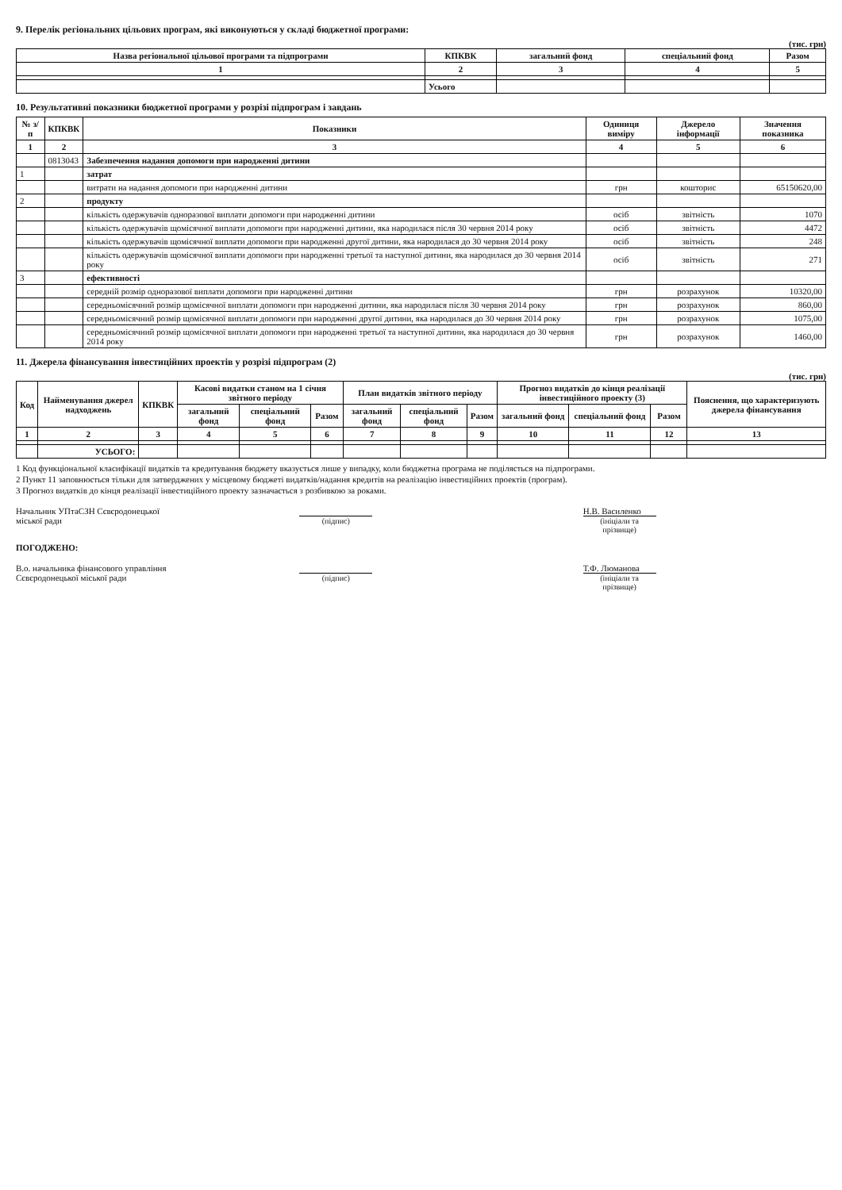9. Перелік регіональних цільових програм, які виконуються у складі бюджетної програми:
(тис. грн)
| Назва регіональної цільової програми та підпрограми | КПКВК | загальний фонд | спеціальний фонд | Разом |
| --- | --- | --- | --- | --- |
| 1 | 2 | 3 | 4 | 5 |
| | Усього | | | |
10. Результативні показники бюджетної програми у розрізі підпрограм і завдань
| № з/п | КПКВК | Показники | Одиниця виміру | Джерело інформації | Значення показника |
| --- | --- | --- | --- | --- | --- |
| 1 | 2 | 3 | 4 | 5 | 6 |
| | 0813043 | Забезпечення надання допомоги при народженні дитини | | | |
| 1 | | затрат | | | |
| | | витрати на надання допомоги при народженні дитини | грн | кошторис | 65150620,00 |
| 2 | | продукту | | | |
| | | кількість одержувачів одноразової виплати допомоги при народженні дитини | осіб | звітність | 1070 |
| | | кількість одержувачів щомісячної виплати допомоги при народженні дитини, яка народилася після 30 червня 2014 року | осіб | звітність | 4472 |
| | | кількість одержувачів щомісячної виплати допомоги при народженні другої дитини, яка народилася до 30 червня 2014 року | осіб | звітність | 248 |
| | | кількість одержувачів щомісячної виплати допомоги при народженні третьої та наступної дитини, яка народилася до 30 червня 2014 року | осіб | звітність | 271 |
| 3 | | ефективності | | | |
| | | середній розмір одноразової виплати допомоги при народженні дитини | грн | розрахунок | 10320,00 |
| | | середньомісячний розмір щомісячної виплати допомоги при народженні дитини, яка народилася після 30 червня 2014 року | грн | розрахунок | 860,00 |
| | | середньомісячний розмір щомісячної виплати допомоги при народженні другої дитини, яка народилася до 30 червня 2014 року | грн | розрахунок | 1075,00 |
| | | середньомісячний розмір щомісячної виплати допомоги при народженні третьої та наступної дитини, яка народилася до 30 червня 2014 року | грн | розрахунок | 1460,00 |
11. Джерела фінансування інвестиційних проектів у розрізі підпрограм (2)
(тис. грн)
| Код | Найменування джерел надходжень | КПКВК | Касові видатки станом на 1 січня звітного періоду | | | План видатків звітного періоду | | | Прогноз видатків до кінця реалізації інвестиційного проекту (3) | | | Пояснення, що характеризують джерела фінансування |
| --- | --- | --- | --- | --- | --- | --- | --- | --- | --- | --- | --- | --- |
| | | | загальний фонд | спеціальний фонд | Разом | загальний фонд | спеціальний фонд | Разом | загальний фонд | спеціальний фонд | Разом | |
| 1 | 2 | 3 | 4 | 5 | 6 | 7 | 8 | 9 | 10 | 11 | 12 | 13 |
| | УСЬОГО: | | | | | | | | | | | |
1 Код функціональної класифікації видатків та кредитування бюджету вказується лише у випадку, коли бюджетна програма не поділяється на підпрограми.
2 Пункт 11 заповнюється тільки для затверджених у місцевому бюджеті видатків/надання кредитів на реалізацію інвестиційних проектів (програм).
3 Прогноз видатків до кінця реалізації інвестиційного проекту зазначається з розбивкою за роками.
Начальник УПтаСЗН Сєвєродонецької
міської ради
(підпис) Н.В. Василенко
(ініціали та прізвище)
ПОГОДЖЕНО:
В.о. начальника фінансового управління
Сєвєродонецької міської ради
(підпис) Т.Ф. Люманова
(ініціали та прізвище)